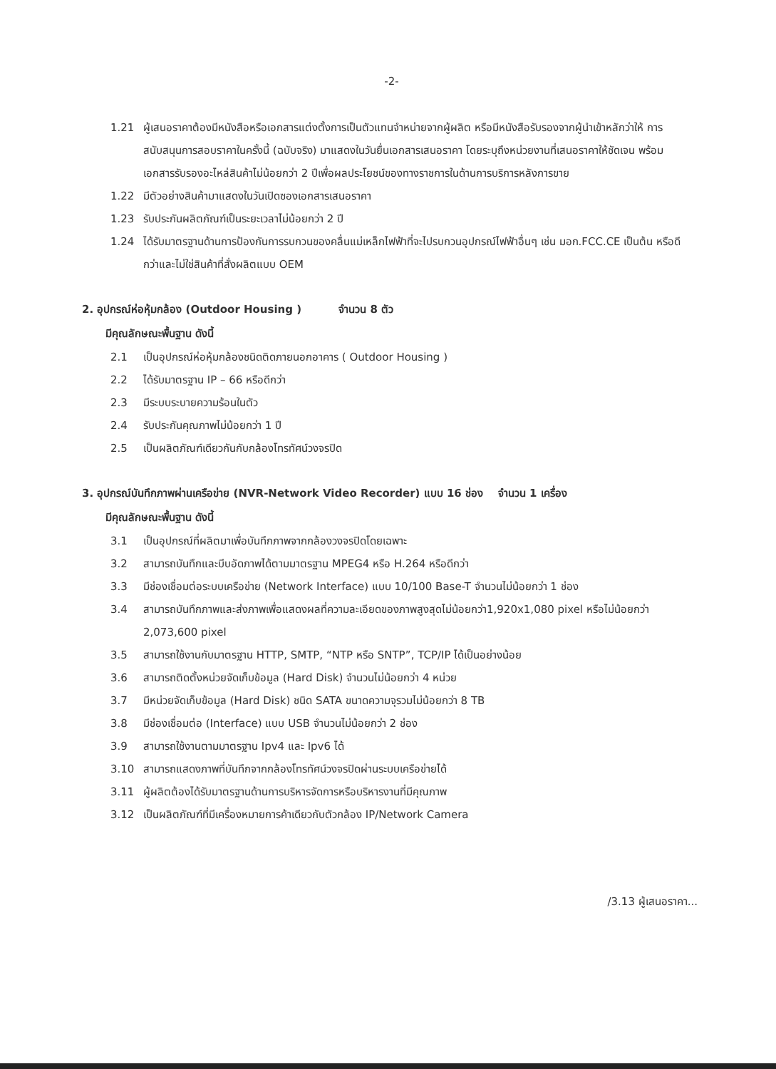-2-
1.21 ผู้เสนอราคาต้องมีหนังสือหรือเอกสารแต่งตั้งการเป็นตัวแทนจำหน่ายจากผู้ผลิต หรือมีหนังสือรับรองจากผู้นำเข้าหลักว่าให้ การสนับสนุนการสอบราคาในครั้งนี้ (ฉบับจริง) มาแสดงในวันยื่นเอกสารเสนอราคา โดยระบุถึงหน่วยงานที่เสนอราคาให้ชัดเจน พร้อมเอกสารรับรองอะไหล่สินค้าไม่น้อยกว่า 2 ปีเพื่อผลประโยชน์ของทางราชการในด้านการบริการหลังการขาย
1.22 มีตัวอย่างสินค้ามาแสดงในวันเปิดซองเอกสารเสนอราคา
1.23 รับประกันผลิตภัณฑ์เป็นระยะเวลาไม่น้อยกว่า 2 ปี
1.24 ได้รับมาตรฐานด้านการป้องกันการรบกวนของคลื่นแม่เหล็กไฟฟ้าที่จะไปรบกวนอุปกรณ์ไฟฟ้าอื่นๆ เช่น มอก.FCC.CE เป็นต้น หรือดีกว่าและไม่ใช่สินค้าที่สั่งผลิตแบบ OEM
2. อุปกรณ์ห่อหุ้มกล้อง (Outdoor Housing ) จำนวน 8 ตัว
มีคุณลักษณะพื้นฐาน ดังนี้
2.1 เป็นอุปกรณ์ห่อหุ้มกล้องชนิดติดภายนอกอาคาร ( Outdoor Housing )
2.2 ได้รับมาตรฐาน IP – 66 หรือดีกว่า
2.3 มีระบบระบายความร้อนในตัว
2.4 รับประกันคุณภาพไม่น้อยกว่า 1 ปี
2.5 เป็นผลิตภัณฑ์เดียวกันกับกล้องโทรทัศน์วงจรปิด
3. อุปกรณ์บันทึกภาพผ่านเครือข่าย (NVR-Network Video Recorder) แบบ 16 ช่อง จำนวน 1 เครื่อง
มีคุณลักษณะพื้นฐาน ดังนี้
3.1 เป็นอุปกรณ์ที่ผลิตมาเพื่อบันทึกภาพจากกล้องวงจรปิดโดยเฉพาะ
3.2 สามารถบันทึกและบีบอัดภาพได้ตามมาตรฐาน MPEG4 หรือ H.264 หรือดีกว่า
3.3 มีช่องเชื่อมต่อระบบเครือข่าย (Network Interface) แบบ 10/100 Base-T จำนวนไม่น้อยกว่า 1 ช่อง
3.4 สามารถบันทึกภาพและส่งภาพเพื่อแสดงผลที่ความละเอียดของภาพสูงสุดไม่น้อยกว่า1,920x1,080 pixel หรือไม่น้อยกว่า 2,073,600 pixel
3.5 สามารถใช้งานกับมาตรฐาน HTTP, SMTP, “NTP หรือ SNTP”, TCP/IP ได้เป็นอย่างน้อย
3.6 สามารถติดตั้งหน่วยจัดเก็บข้อมูล (Hard Disk) จำนวนไม่น้อยกว่า 4 หน่วย
3.7 มีหน่วยจัดเก็บข้อมูล (Hard Disk) ชนิด SATA ขนาดความจุรวมไม่น้อยกว่า 8 TB
3.8 มีช่องเชื่อมต่อ (Interface) แบบ USB จำนวนไม่น้อยกว่า 2 ช่อง
3.9 สามารถใช้งานตามมาตรฐาน Ipv4 และ Ipv6 ได้
3.10 สามารถแสดงภาพที่บันทึกจากกล้องโทรทัศน์วงจรปิดผ่านระบบเครือข่ายได้
3.11 ผู้ผลิตต้องได้รับมาตรฐานด้านการบริหารจัดการหรือบริหารงานที่มีคุณภาพ
3.12 เป็นผลิตภัณฑ์ที่มีเครื่องหมายการค้าเดียวกับตัวกล้อง IP/Network Camera
/3.13 ผู้เสนอราคา...